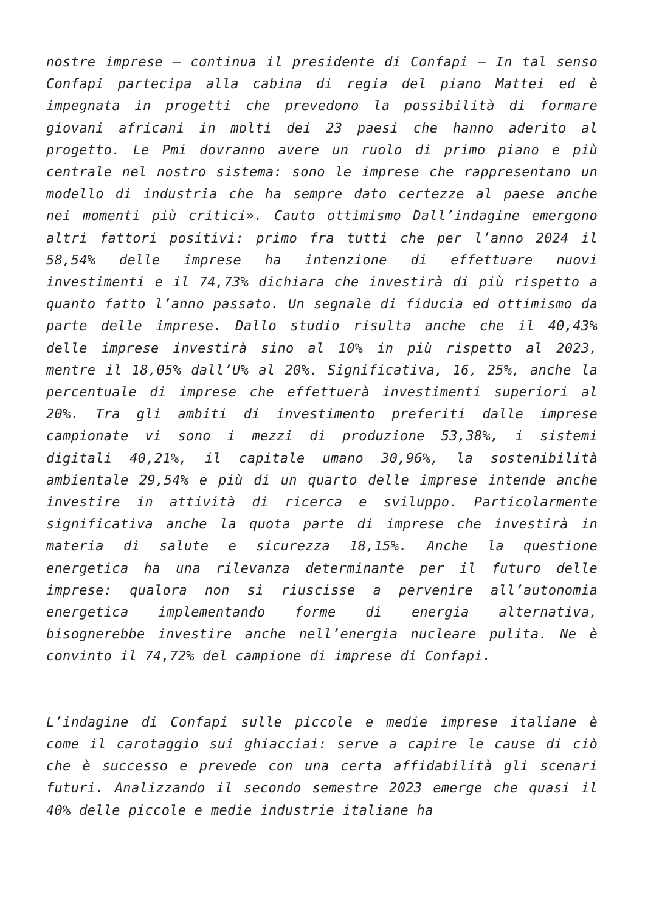nostre imprese – continua il presidente di Confapi – In tal senso Confapi partecipa alla cabina di regia del piano Mattei ed è impegnata in progetti che prevedono la possibilità di formare giovani africani in molti dei 23 paesi che hanno aderito al progetto. Le Pmi dovranno avere un ruolo di primo piano e più centrale nel nostro sistema: sono le imprese che rappresentano un modello di industria che ha sempre dato certezze al paese anche nei momenti più critici». Cauto ottimismo Dall’indagine emergono altri fattori positivi: primo fra tutti che per l’anno 2024 il 58,54% delle imprese ha intenzione di effettuare nuovi investimenti e il 74,73% dichiara che investirà di più rispetto a quanto fatto l’anno passato. Un segnale di fiducia ed ottimismo da parte delle imprese. Dallo studio risulta anche che il 40,43% delle imprese investirà sino al 10% in più rispetto al 2023, mentre il 18,05% dall’U% al 20%. Significativa, 16, 25%, anche la percentuale di imprese che effettuerà investimenti superiori al 20%. Tra gli ambiti di investimento preferiti dalle imprese campionate vi sono i mezzi di produzione 53,38%, i sistemi digitali 40,21%, il capitale umano 30,96%, la sostenibilità ambientale 29,54% e più di un quarto delle imprese intende anche investire in attività di ricerca e sviluppo. Particolarmente significativa anche la quota parte di imprese che investirà in materia di salute e sicurezza 18,15%. Anche la questione energetica ha una rilevanza determinante per il futuro delle imprese: qualora non si riuscisse a pervenire all’autonomia energetica implementando forme di energia alternativa, bisognerebbe investire anche nell’energia nucleare pulita. Ne è convinto il 74,72% del campione di imprese di Confapi.
L’indagine di Confapi sulle piccole e medie imprese italiane è come il carotaggio sui ghiacciai: serve a capire le cause di ciò che è successo e prevede con una certa affidabilità gli scenari futuri. Analizzando il secondo semestre 2023 emerge che quasi il 40% delle piccole e medie industrie italiane ha